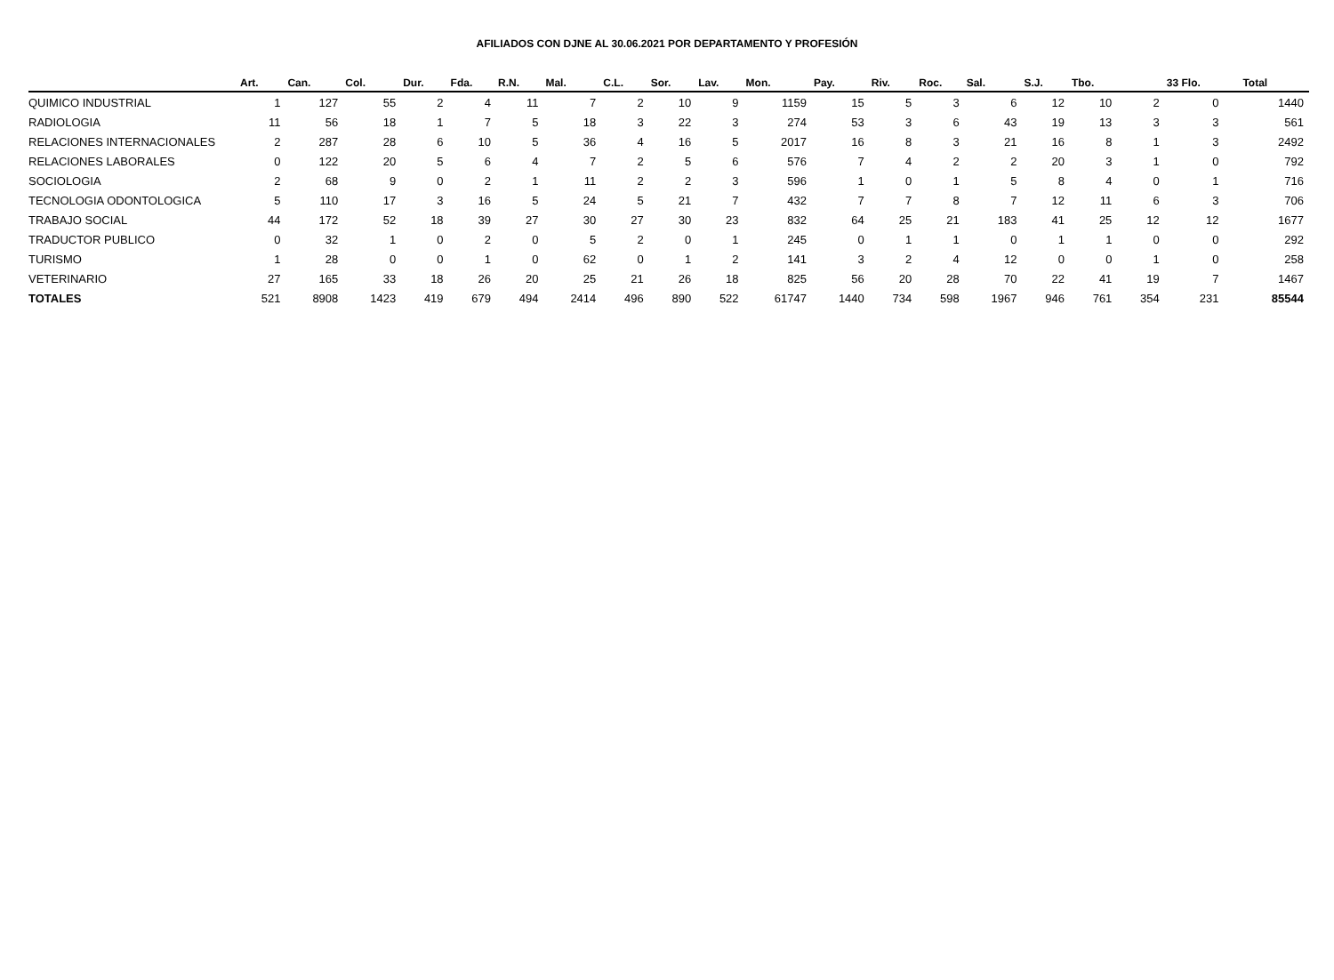AFILIADOS CON DJNE AL 30.06.2021 POR DEPARTAMENTO Y PROFESIÓN
| | Art. | Can. | Col. | Dur. | Fda. | R.N. | Mal. | C.L. | Sor. | Lav. | Mon. | Pay. | Riv. | Roc. | Sal. | S.J. | Tbo. | | 33 Flo. | | Total |
| --- | --- | --- | --- | --- | --- | --- | --- | --- | --- | --- | --- | --- | --- | --- | --- | --- | --- | --- | --- | --- | --- |
| QUIMICO INDUSTRIAL | 1 | 127 | 55 | 2 | 4 | 11 | 7 | 2 | 10 | 9 | 1159 | 15 | 5 | 3 | 6 | 12 | 10 | 2 | 0 | | 1440 |
| RADIOLOGIA | 11 | 56 | 18 | 1 | 7 | 5 | 18 | 3 | 22 | 3 | 274 | 53 | 3 | 6 | 43 | 19 | 13 | 3 | 3 | | 561 |
| RELACIONES INTERNACIONALES | 2 | 287 | 28 | 6 | 10 | 5 | 36 | 4 | 16 | 5 | 2017 | 16 | 8 | 3 | 21 | 16 | 8 | 1 | 3 | | 2492 |
| RELACIONES LABORALES | 0 | 122 | 20 | 5 | 6 | 4 | 7 | 2 | 5 | 6 | 576 | 7 | 4 | 2 | 2 | 20 | 3 | 1 | 0 | | 792 |
| SOCIOLOGIA | 2 | 68 | 9 | 0 | 2 | 1 | 11 | 2 | 2 | 3 | 596 | 1 | 0 | 1 | 5 | 8 | 4 | 0 | 1 | | 716 |
| TECNOLOGIA ODONTOLOGICA | 5 | 110 | 17 | 3 | 16 | 5 | 24 | 5 | 21 | 7 | 432 | 7 | 7 | 8 | 7 | 12 | 11 | 6 | 3 | | 706 |
| TRABAJO SOCIAL | 44 | 172 | 52 | 18 | 39 | 27 | 30 | 27 | 30 | 23 | 832 | 64 | 25 | 21 | 183 | 41 | 25 | 12 | 12 | | 1677 |
| TRADUCTOR PUBLICO | 0 | 32 | 1 | 0 | 2 | 0 | 5 | 2 | 0 | 1 | 245 | 0 | 1 | 1 | 0 | 1 | 1 | 0 | 0 | | 292 |
| TURISMO | 1 | 28 | 0 | 0 | 1 | 0 | 62 | 0 | 1 | 2 | 141 | 3 | 2 | 4 | 12 | 0 | 0 | 1 | 0 | | 258 |
| VETERINARIO | 27 | 165 | 33 | 18 | 26 | 20 | 25 | 21 | 26 | 18 | 825 | 56 | 20 | 28 | 70 | 22 | 41 | 19 | 7 | | 1467 |
| TOTALES | 521 | 8908 | 1423 | 419 | 679 | 494 | 2414 | 496 | 890 | 522 | 61747 | 1440 | 734 | 598 | 1967 | 946 | 761 | 354 | 231 | | 85544 |